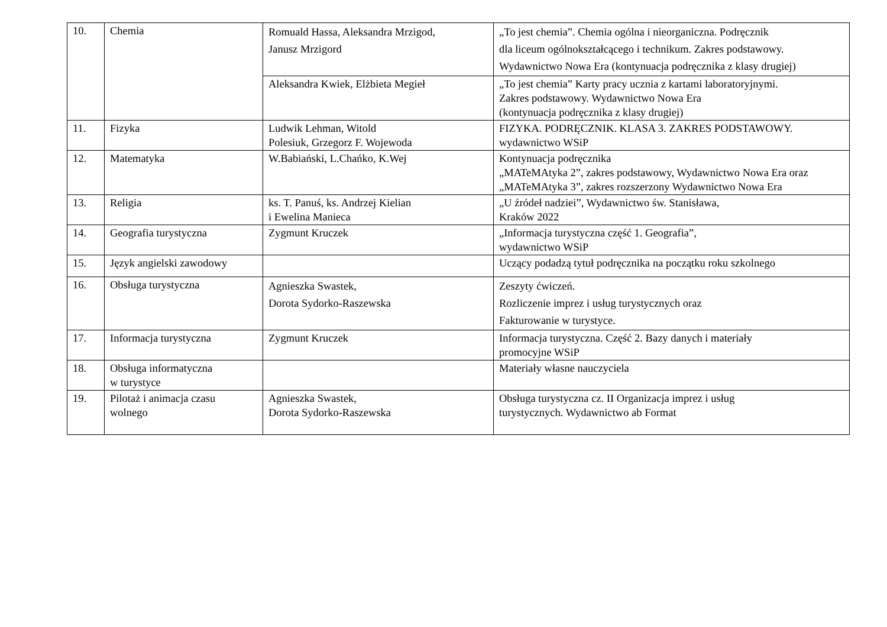| 10. | Chemia | Romuald Hassa, Aleksandra Mrzigod, Janusz Mrzigord | „To jest chemia”. Chemia ogólna i nieorganiczna. Podręcznik dla liceum ogólnokształcącego i technikum. Zakres podstawowy. Wydawnictwo Nowa Era (kontynuacja podręcznika z klasy drugiej) |
| | | Aleksandra Kwiek, Elżbieta Megieł | „To jest chemia” Karty pracy ucznia z kartami laboratoryjnymi. Zakres podstawowy. Wydawnictwo Nowa Era (kontynuacja podręcznika z klasy drugiej) |
| 11. | Fizyka | Ludwik Lehman, Witold Polesiuk, Grzegorz F. Wojewoda | FIZYKA. PODRĘCZNIK. KLASA 3. ZAKRES PODSTAWOWY. wydawnictwo WSiP |
| 12. | Matematyka | W.Babiański, L.Chańko, K.Wej | Kontynuacja podręcznika „MATeMAtyka 2”, zakres podstawowy, Wydawnictwo Nowa Era oraz „MATeMAtyka 3”, zakres rozszerzony Wydawnictwo Nowa Era |
| 13. | Religia | ks. T. Panuś, ks. Andrzej Kielian i Ewelina Manieca | „U źródeł nadziei”, Wydawnictwo św. Stanisława, Kraków 2022 |
| 14. | Geografia turystyczna | Zygmunt Kruczek | „Informacja turystyczna część 1. Geografia”, wydawnictwo WSiP |
| 15. | Język angielski zawodowy | | Uczący podadzą tytuł podręcznika na początku roku szkolnego |
| 16. | Obsługa turystyczna | Agnieszka Swastek, Dorota Sydorko-Raszewska | Zeszyty ćwiczeń. Rozliczenie imprez i usług turystycznych oraz Fakturowanie w turystyce. |
| 17. | Informacja turystyczna | Zygmunt Kruczek | Informacja turystyczna. Część 2. Bazy danych i materiały promocyjne WSiP |
| 18. | Obsługa informatyczna w turystyce | | Materiały własne nauczyciela |
| 19. | Pilotaż i animacja czasu wolnego | Agnieszka Swastek, Dorota Sydorko-Raszewska | Obsługa turystyczna cz. II Organizacja imprez i usług turystycznych. Wydawnictwo ab Format |